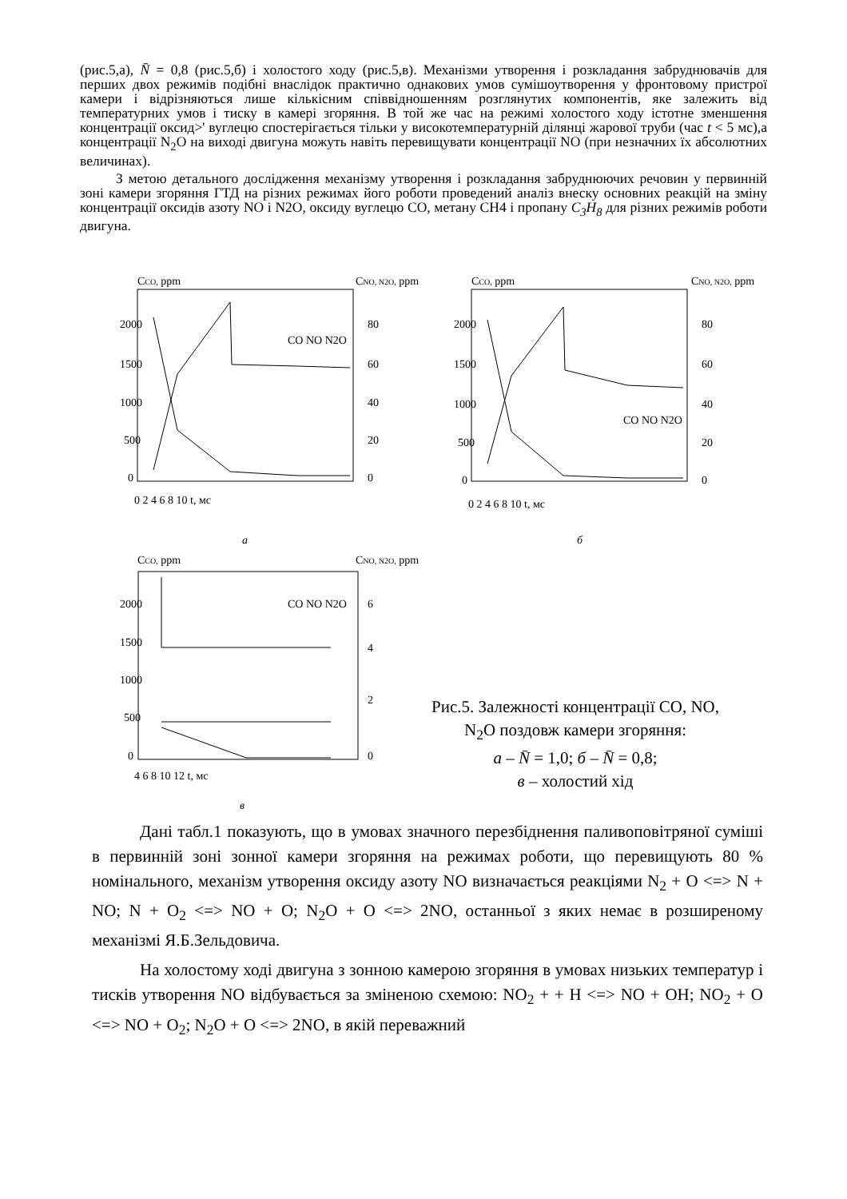(рис.5,а), N̄ = 0,8 (рис.5,б) і холостого ходу (рис.5,в). Механізми утворення і розкладання забруднювачів для перших двох режимів подібні внаслідок практично однакових умов сумішоутворення у фронтовому пристрої камери і відрізняються лише кількісним співвідношенням розглянутих компонентів, яке залежить від температурних умов і тиску в камері згоряння. В той же час на режимі холостого ходу істотне зменшення концентрації оксид>' вуглецю спостерігається тільки у високотемпературній ділянці жарової труби (час t < 5 мс),а концентрації N<sub>2</sub>O на виході двигуна можуть навіть перевищувати концентрації NO (при незначних їх абсолютних величинах).
З метою детального дослідження механізму утворення і розкладання забруднюючих речовин у первинній зоні камери згоряння ГТД на різних режимах його роботи проведений аналіз внеску основних реакцій на зміну концентрації оксидів азоту NO і N2O, оксиду вуглецю CO, метану CH4 і пропану C<sub>3</sub>H<sub>8</sub> для різних режимів роботи двигуна.
CCO, ppm
CNO, N2O, ppm
2000
1500
1000
500
0
80
60
40
20
0
0 2 4 6 8 10 t, мс
CCO, ppm
CNO, N2O, ppm
2000
1500
1000
500
0
80
60
40
20
0
0 2 4 6 8 10 t, мс
а
б
CCO, ppm
CNO, N2O, ppm
2000
1500
1000
500
0
6
4
2
0
4 6 8 10 12 t, мс
в
CO NO N2O
CO NO N2O
CO NO N2O
Рис.5. Залежності концентрації CO, NO, N<sub>2</sub>O поздовж камери згоряння:
а – N̄ = 1,0; б – N̄ = 0,8;
в – холостий хід
Дані табл.1 показують, що в умовах значного перезбіднення паливоповітряної суміші в первинній зоні зонної камери згоряння на режимах роботи, що перевищують 80 % номінального, механізм утворення оксиду азоту NO визначається реакціями N<sub>2</sub> + O <=> N + NO; N + O<sub>2</sub> <=> NO + O; N<sub>2</sub>O + O <=> 2NO, останньої з яких немає в розширеному механізмі Я.Б.Зельдовича.
На холостому ході двигуна з зонною камерою згоряння в умовах низьких температур і тисків утворення NO відбувається за зміненою схемою: NO<sub>2</sub> + + H <=> NO + OH; NO<sub>2</sub> + O <=> NO + O<sub>2</sub>; N<sub>2</sub>O + O <=> 2NO, в якій переважний